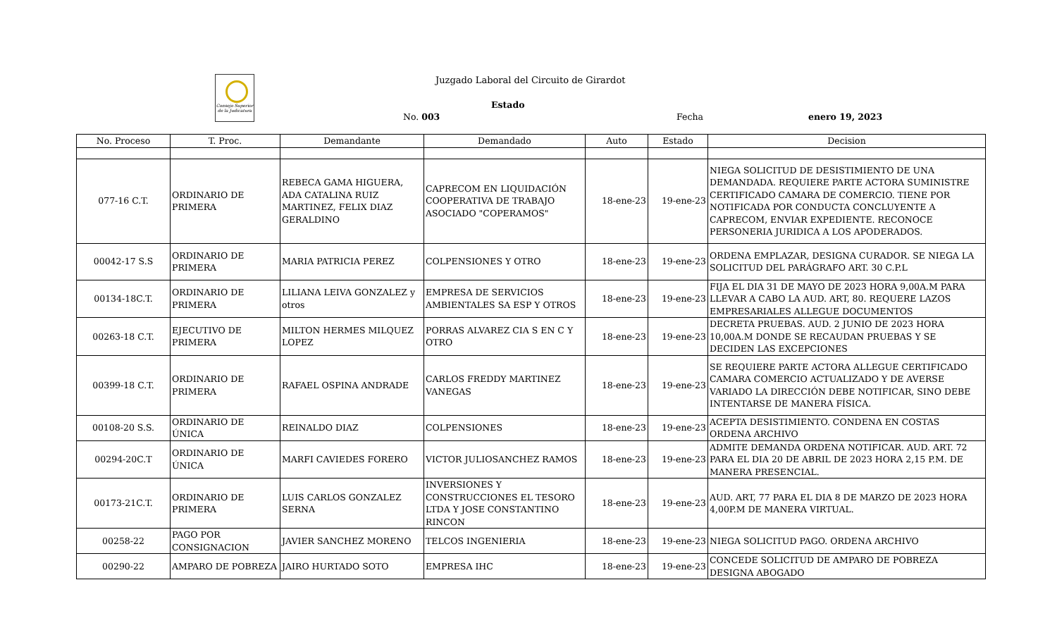Consejo Superior de la Judicatura
Juzgado Laboral del Circuito de Girardot
Estado
No. 003 Fecha enero 19, 2023
| No. Proceso | T. Proc. | Demandante | Demandado | Auto | Estado | Decision |
| --- | --- | --- | --- | --- | --- | --- |
| 077-16 C.T. | ORDINARIO DE PRIMERA | REBECA GAMA HIGUERA, ADA CATALINA RUIZ MARTINEZ, FELIX DIAZ GERALDINO | CAPRECOM EN LIQUIDACIÓN COOPERATIVA DE TRABAJO ASOCIADO "COPERAMOS" | 18-ene-23 | 19-ene-23 | NIEGA SOLICITUD DE DESISTIMIENTO DE UNA DEMANDADA. REQUIERE PARTE ACTORA SUMINISTRE CERTIFICADO CAMARA DE COMERCIO. TIENE POR NOTIFICADA POR CONDUCTA CONCLUYENTE A CAPRECOM, ENVIAR EXPEDIENTE. RECONOCE PERSONERIA JURIDICA A LOS APODERADOS. |
| 00042-17 S.S | ORDINARIO DE PRIMERA | MARIA PATRICIA PEREZ | COLPENSIONES Y OTRO | 18-ene-23 | 19-ene-23 | ORDENA EMPLAZAR, DESIGNA CURADOR. SE NIEGA LA SOLICITUD DEL PARÁGRAFO ART. 30 C.P.L |
| 00134-18C.T. | ORDINARIO DE PRIMERA | LILIANA LEIVA GONZALEZ y otros | EMPRESA DE SERVICIOS AMBIENTALES SA ESP Y OTROS | 18-ene-23 | 19-ene-23 | FIJA EL DIA 31 DE MAYO DE 2023 HORA 9,00A.M PARA LLEVAR A CABO LA AUD. ART, 80. REQUERE LAZOS EMPRESARIALES ALLEGUE DOCUMENTOS |
| 00263-18 C.T. | EJECUTIVO DE PRIMERA | MILTON HERMES MILQUEZ LOPEZ | PORRAS ALVAREZ CIA S EN C Y OTRO | 18-ene-23 | 19-ene-23 | DECRETA PRUEBAS. AUD. 2 JUNIO DE 2023 HORA 10,00A.M DONDE SE RECAUDAN PRUEBAS Y SE DECIDEN LAS EXCEPCIONES |
| 00399-18 C.T. | ORDINARIO DE PRIMERA | RAFAEL OSPINA ANDRADE | CARLOS FREDDY MARTINEZ VANEGAS | 18-ene-23 | 19-ene-23 | SE REQUIERE PARTE ACTORA ALLEGUE CERTIFICADO CAMARA COMERCIO ACTUALIZADO Y DE AVERSE VARIADO LA DIRECCIÓN DEBE NOTIFICAR, SINO DEBE INTENTARSE DE MANERA FÍSICA. |
| 00108-20 S.S. | ORDINARIO DE ÚNICA | REINALDO DIAZ | COLPENSIONES | 18-ene-23 | 19-ene-23 | ACEPTA DESISTIMIENTO. CONDENA EN COSTAS ORDENA ARCHIVO |
| 00294-20C.T | ORDINARIO DE ÚNICA | MARFI CAVIEDES FORERO | VICTOR JULIOSANCHEZ RAMOS | 18-ene-23 | 19-ene-23 | ADMITE DEMANDA ORDENA NOTIFICAR. AUD. ART. 72 PARA EL DIA 20 DE ABRIL DE 2023 HORA 2,15 P.M. DE MANERA PRESENCIAL. |
| 00173-21C.T. | ORDINARIO DE PRIMERA | LUIS CARLOS GONZALEZ SERNA | INVERSIONES Y CONSTRUCCIONES EL TESORO LTDA Y JOSE CONSTANTINO RINCON | 18-ene-23 | 19-ene-23 | AUD. ART, 77 PARA EL DIA 8 DE MARZO DE 2023 HORA 4,00P.M DE MANERA VIRTUAL. |
| 00258-22 | PAGO POR CONSIGNACION | JAVIER SANCHEZ MORENO | TELCOS INGENIERIA | 18-ene-23 | 19-ene-23 | NIEGA SOLICITUD PAGO. ORDENA ARCHIVO |
| 00290-22 | AMPARO DE POBREZA | JAIRO HURTADO SOTO | EMPRESA IHC | 18-ene-23 | 19-ene-23 | CONCEDE SOLICITUD DE AMPARO DE POBREZA DESIGNA ABOGADO |